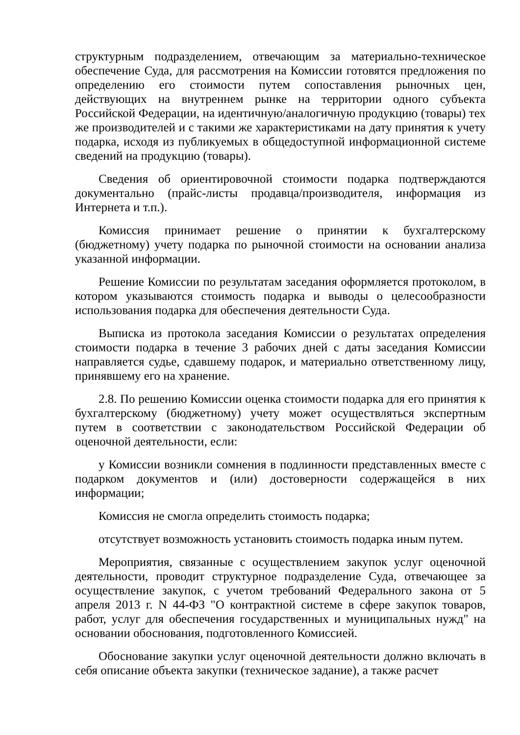структурным подразделением, отвечающим за материально-техническое обеспечение Суда, для рассмотрения на Комиссии готовятся предложения по определению его стоимости путем сопоставления рыночных цен, действующих на внутреннем рынке на территории одного субъекта Российской Федерации, на идентичную/аналогичную продукцию (товары) тех же производителей и с такими же характеристиками на дату принятия к учету подарка, исходя из публикуемых в общедоступной информационной системе сведений на продукцию (товары).
Сведения об ориентировочной стоимости подарка подтверждаются документально (прайс-листы продавца/производителя, информация из Интернета и т.п.).
Комиссия принимает решение о принятии к бухгалтерскому (бюджетному) учету подарка по рыночной стоимости на основании анализа указанной информации.
Решение Комиссии по результатам заседания оформляется протоколом, в котором указываются стоимость подарка и выводы о целесообразности использования подарка для обеспечения деятельности Суда.
Выписка из протокола заседания Комиссии о результатах определения стоимости подарка в течение 3 рабочих дней с даты заседания Комиссии направляется судье, сдавшему подарок, и материально ответственному лицу, принявшему его на хранение.
2.8. По решению Комиссии оценка стоимости подарка для его принятия к бухгалтерскому (бюджетному) учету может осуществляться экспертным путем в соответствии с законодательством Российской Федерации об оценочной деятельности, если:
у Комиссии возникли сомнения в подлинности представленных вместе с подарком документов и (или) достоверности содержащейся в них информации;
Комиссия не смогла определить стоимость подарка;
отсутствует возможность установить стоимость подарка иным путем.
Мероприятия, связанные с осуществлением закупок услуг оценочной деятельности, проводит структурное подразделение Суда, отвечающее за осуществление закупок, с учетом требований Федерального закона от 5 апреля 2013 г. N 44-ФЗ "О контрактной системе в сфере закупок товаров, работ, услуг для обеспечения государственных и муниципальных нужд" на основании обоснования, подготовленного Комиссией.
Обоснование закупки услуг оценочной деятельности должно включать в себя описание объекта закупки (техническое задание), а также расчет